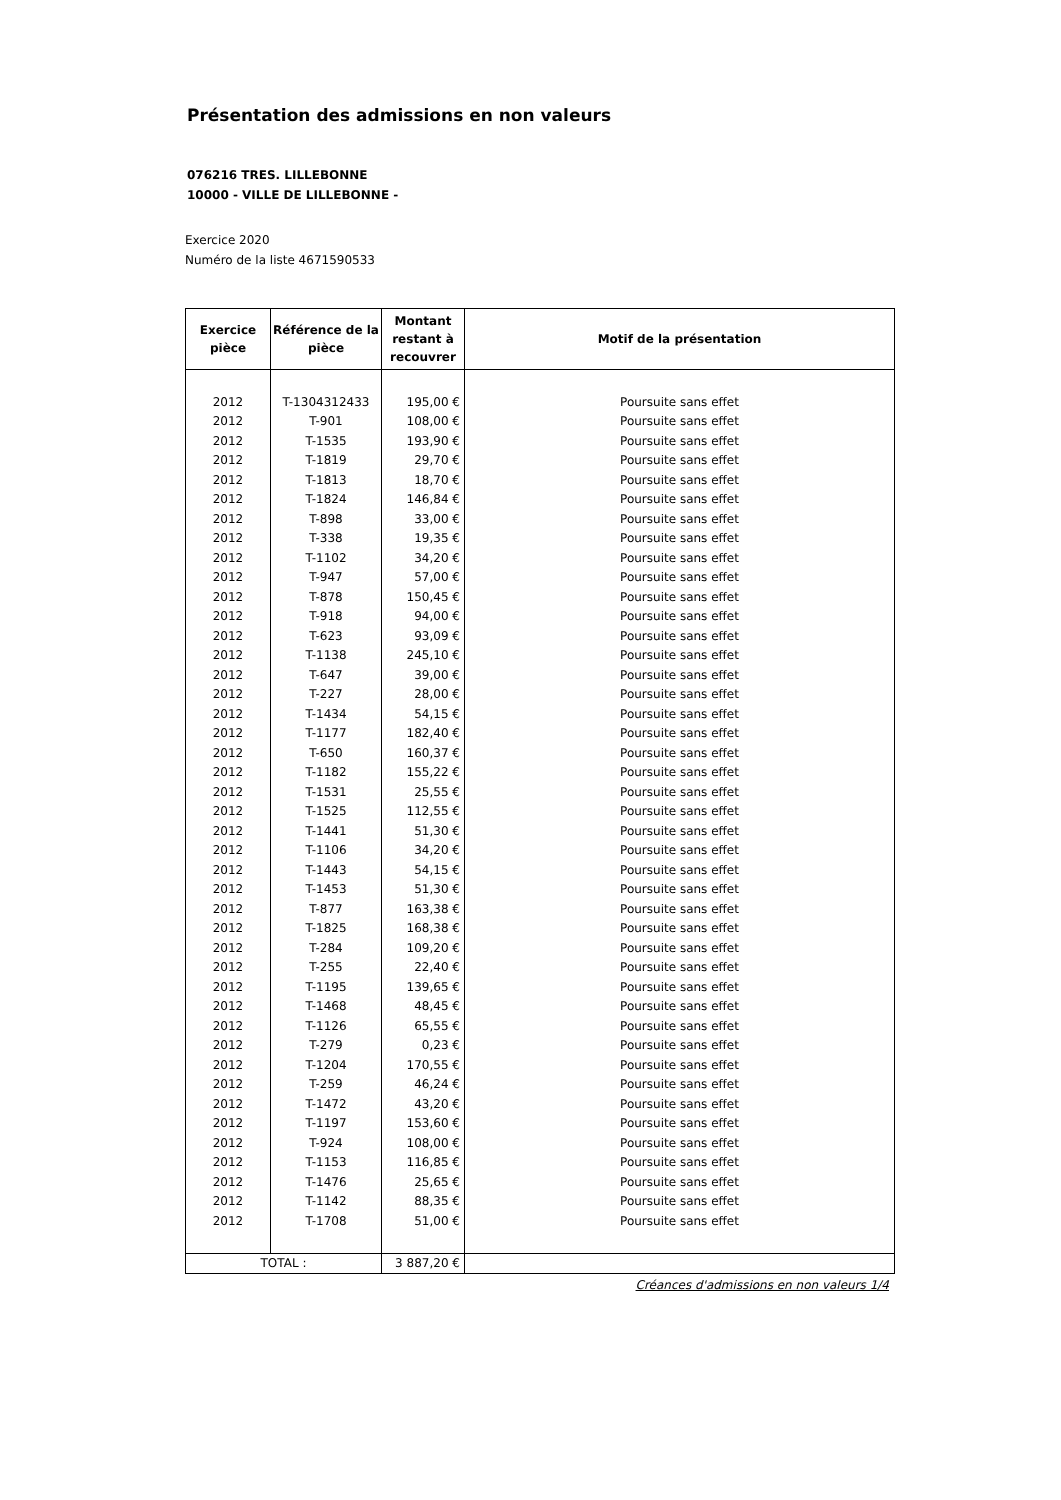Présentation des admissions en non valeurs
076216 TRES. LILLEBONNE
10000 - VILLE DE LILLEBONNE -
Exercice 2020
Numéro de la liste 4671590533
| Exercice pièce | Référence de la pièce | Montant restant à recouvrer | Motif de la présentation |
| --- | --- | --- | --- |
| 2012 | T-1304312433 | 195,00 € | Poursuite sans effet |
| 2012 | T-901 | 108,00 € | Poursuite sans effet |
| 2012 | T-1535 | 193,90 € | Poursuite sans effet |
| 2012 | T-1819 | 29,70 € | Poursuite sans effet |
| 2012 | T-1813 | 18,70 € | Poursuite sans effet |
| 2012 | T-1824 | 146,84 € | Poursuite sans effet |
| 2012 | T-898 | 33,00 € | Poursuite sans effet |
| 2012 | T-338 | 19,35 € | Poursuite sans effet |
| 2012 | T-1102 | 34,20 € | Poursuite sans effet |
| 2012 | T-947 | 57,00 € | Poursuite sans effet |
| 2012 | T-878 | 150,45 € | Poursuite sans effet |
| 2012 | T-918 | 94,00 € | Poursuite sans effet |
| 2012 | T-623 | 93,09 € | Poursuite sans effet |
| 2012 | T-1138 | 245,10 € | Poursuite sans effet |
| 2012 | T-647 | 39,00 € | Poursuite sans effet |
| 2012 | T-227 | 28,00 € | Poursuite sans effet |
| 2012 | T-1434 | 54,15 € | Poursuite sans effet |
| 2012 | T-1177 | 182,40 € | Poursuite sans effet |
| 2012 | T-650 | 160,37 € | Poursuite sans effet |
| 2012 | T-1182 | 155,22 € | Poursuite sans effet |
| 2012 | T-1531 | 25,55 € | Poursuite sans effet |
| 2012 | T-1525 | 112,55 € | Poursuite sans effet |
| 2012 | T-1441 | 51,30 € | Poursuite sans effet |
| 2012 | T-1106 | 34,20 € | Poursuite sans effet |
| 2012 | T-1443 | 54,15 € | Poursuite sans effet |
| 2012 | T-1453 | 51,30 € | Poursuite sans effet |
| 2012 | T-877 | 163,38 € | Poursuite sans effet |
| 2012 | T-1825 | 168,38 € | Poursuite sans effet |
| 2012 | T-284 | 109,20 € | Poursuite sans effet |
| 2012 | T-255 | 22,40 € | Poursuite sans effet |
| 2012 | T-1195 | 139,65 € | Poursuite sans effet |
| 2012 | T-1468 | 48,45 € | Poursuite sans effet |
| 2012 | T-1126 | 65,55 € | Poursuite sans effet |
| 2012 | T-279 | 0,23 € | Poursuite sans effet |
| 2012 | T-1204 | 170,55 € | Poursuite sans effet |
| 2012 | T-259 | 46,24 € | Poursuite sans effet |
| 2012 | T-1472 | 43,20 € | Poursuite sans effet |
| 2012 | T-1197 | 153,60 € | Poursuite sans effet |
| 2012 | T-924 | 108,00 € | Poursuite sans effet |
| 2012 | T-1153 | 116,85 € | Poursuite sans effet |
| 2012 | T-1476 | 25,65 € | Poursuite sans effet |
| 2012 | T-1142 | 88,35 € | Poursuite sans effet |
| 2012 | T-1708 | 51,00 € | Poursuite sans effet |
| TOTAL : | | 3 887,20 € | |
Créances d'admissions en non valeurs 1/4